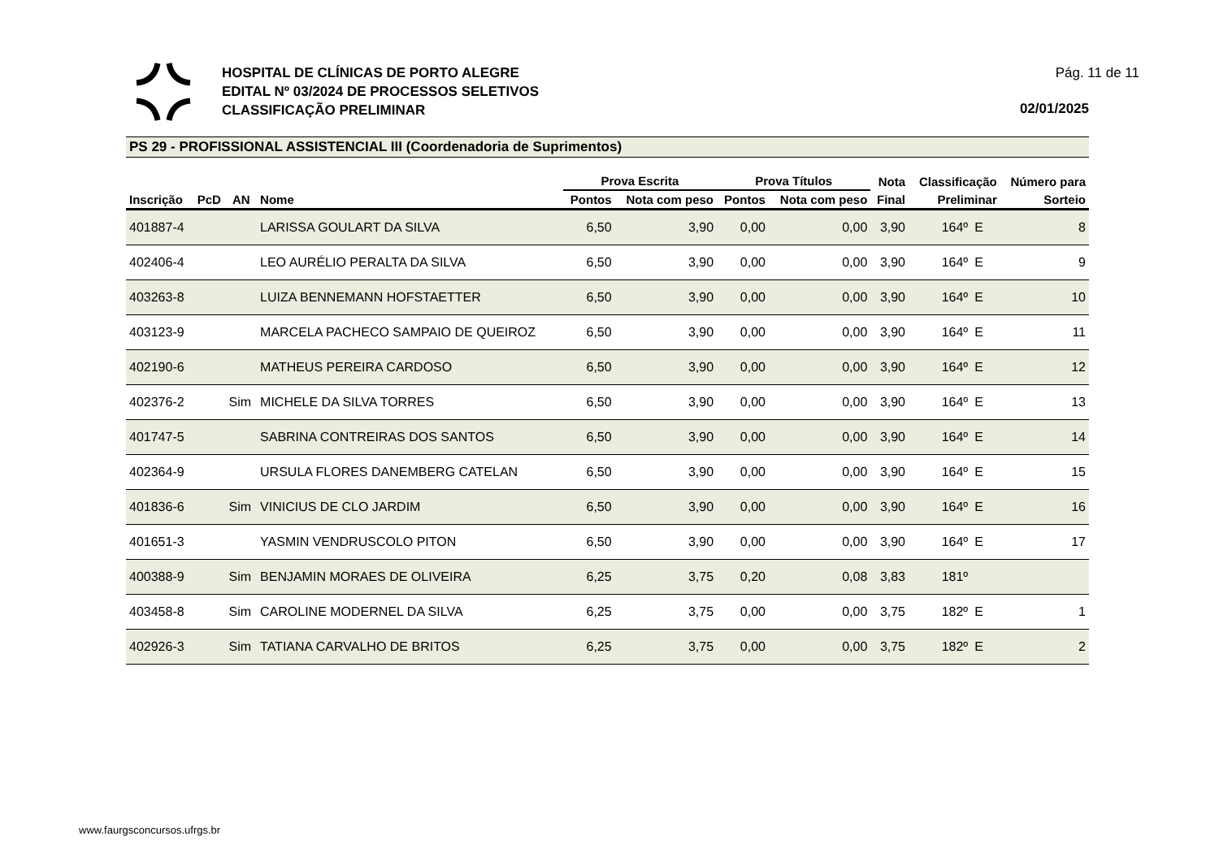HOSPITAL DE CLÍNICAS DE PORTO ALEGRE
EDITAL Nº 03/2024 DE PROCESSOS SELETIVOS
CLASSIFICAÇÃO PRELIMINAR
Pág. 11 de 11
02/01/2025
PS 29 - PROFISSIONAL ASSISTENCIAL III (Coordenadoria de Suprimentos)
| | | | | Prova Escrita | | Prova Títulos | | Nota | Classificação | | Número para |
| --- | --- | --- | --- | --- | --- | --- | --- | --- | --- | --- | --- |
| Inscrição | PcD | AN | Nome | Pontos | Nota com peso | Pontos | Nota com peso | Final | Preliminar | | Sorteio |
| 401887-4 | | | LARISSA GOULART DA SILVA | 6,50 | 3,90 | 0,00 | 0,00 | 3,90 | 164º | E | 8 |
| 402406-4 | | | LEO AURÉLIO PERALTA DA SILVA | 6,50 | 3,90 | 0,00 | 0,00 | 3,90 | 164º | E | 9 |
| 403263-8 | | | LUIZA BENNEMANN HOFSTAETTER | 6,50 | 3,90 | 0,00 | 0,00 | 3,90 | 164º | E | 10 |
| 403123-9 | | | MARCELA PACHECO SAMPAIO DE QUEIROZ | 6,50 | 3,90 | 0,00 | 0,00 | 3,90 | 164º | E | 11 |
| 402190-6 | | | MATHEUS PEREIRA CARDOSO | 6,50 | 3,90 | 0,00 | 0,00 | 3,90 | 164º | E | 12 |
| 402376-2 | | Sim | MICHELE DA SILVA TORRES | 6,50 | 3,90 | 0,00 | 0,00 | 3,90 | 164º | E | 13 |
| 401747-5 | | | SABRINA CONTREIRAS DOS SANTOS | 6,50 | 3,90 | 0,00 | 0,00 | 3,90 | 164º | E | 14 |
| 402364-9 | | | URSULA FLORES DANEMBERG CATELAN | 6,50 | 3,90 | 0,00 | 0,00 | 3,90 | 164º | E | 15 |
| 401836-6 | | Sim | VINICIUS DE CLO JARDIM | 6,50 | 3,90 | 0,00 | 0,00 | 3,90 | 164º | E | 16 |
| 401651-3 | | | YASMIN VENDRUSCOLO PITON | 6,50 | 3,90 | 0,00 | 0,00 | 3,90 | 164º | E | 17 |
| 400388-9 | | Sim | BENJAMIN MORAES DE OLIVEIRA | 6,25 | 3,75 | 0,20 | 0,08 | 3,83 | 181º | | |
| 403458-8 | | Sim | CAROLINE MODERNEL DA SILVA | 6,25 | 3,75 | 0,00 | 0,00 | 3,75 | 182º | E | 1 |
| 402926-3 | | Sim | TATIANA CARVALHO DE BRITOS | 6,25 | 3,75 | 0,00 | 0,00 | 3,75 | 182º | E | 2 |
www.faurgsconcursos.ufrgs.br